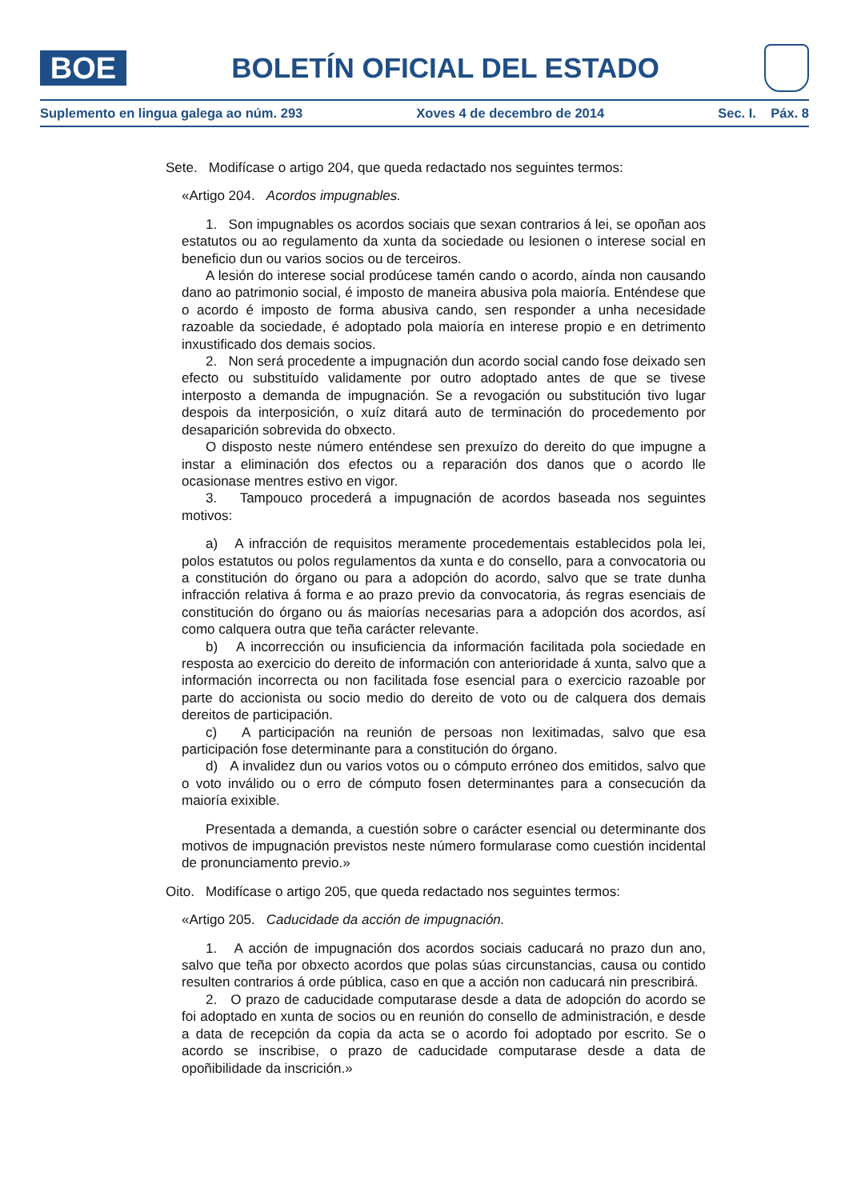BOE
BOLETÍN OFICIAL DEL ESTADO
Suplemento en lingua galega ao núm. 293 Xoves 4 de decembro de 2014 Sec. I. Páx. 8
Sete. Modifícase o artigo 204, que queda redactado nos seguintes termos:
«Artigo 204. Acordos impugnables.
1. Son impugnables os acordos sociais que sexan contrarios á lei, se opoñan aos estatutos ou ao regulamento da xunta da sociedade ou lesionen o interese social en beneficio dun ou varios socios ou de terceiros.
A lesión do interese social prodúcese tamén cando o acordo, aínda non causando dano ao patrimonio social, é imposto de maneira abusiva pola maioría. Enténdese que o acordo é imposto de forma abusiva cando, sen responder a unha necesidade razoable da sociedade, é adoptado pola maioría en interese propio e en detrimento inxustificado dos demais socios.
2. Non será procedente a impugnación dun acordo social cando fose deixado sen efecto ou substituído validamente por outro adoptado antes de que se tivese interposto a demanda de impugnación. Se a revogación ou substitución tivo lugar despois da interposición, o xuíz ditará auto de terminación do procedemento por desaparición sobrevida do obxecto.
O disposto neste número enténdese sen prexuízo do dereito do que impugne a instar a eliminación dos efectos ou a reparación dos danos que o acordo lle ocasionase mentres estivo en vigor.
3. Tampouco procederá a impugnación de acordos baseada nos seguintes motivos:
a) A infracción de requisitos meramente procedementais establecidos pola lei, polos estatutos ou polos regulamentos da xunta e do consello, para a convocatoria ou a constitución do órgano ou para a adopción do acordo, salvo que se trate dunha infracción relativa á forma e ao prazo previo da convocatoria, ás regras esenciais de constitución do órgano ou ás maiorías necesarias para a adopción dos acordos, así como calquera outra que teña carácter relevante.
b) A incorrección ou insuficiencia da información facilitada pola sociedade en resposta ao exercicio do dereito de información con anterioridade á xunta, salvo que a información incorrecta ou non facilitada fose esencial para o exercicio razoable por parte do accionista ou socio medio do dereito de voto ou de calquera dos demais dereitos de participación.
c) A participación na reunión de persoas non lexitimadas, salvo que esa participación fose determinante para a constitución do órgano.
d) A invalidez dun ou varios votos ou o cómputo erróneo dos emitidos, salvo que o voto inválido ou o erro de cómputo fosen determinantes para a consecución da maioría exixible.
Presentada a demanda, a cuestión sobre o carácter esencial ou determinante dos motivos de impugnación previstos neste número formularase como cuestión incidental de pronunciamento previo.»
Oito. Modifícase o artigo 205, que queda redactado nos seguintes termos:
«Artigo 205. Caducidade da acción de impugnación.
1. A acción de impugnación dos acordos sociais caducará no prazo dun ano, salvo que teña por obxecto acordos que polas súas circunstancias, causa ou contido resulten contrarios á orde pública, caso en que a acción non caducará nin prescribirá.
2. O prazo de caducidade computarase desde a data de adopción do acordo se foi adoptado en xunta de socios ou en reunión do consello de administración, e desde a data de recepción da copia da acta se o acordo foi adoptado por escrito. Se o acordo se inscribise, o prazo de caducidade computarase desde a data de opoñibilidade da inscrición.»